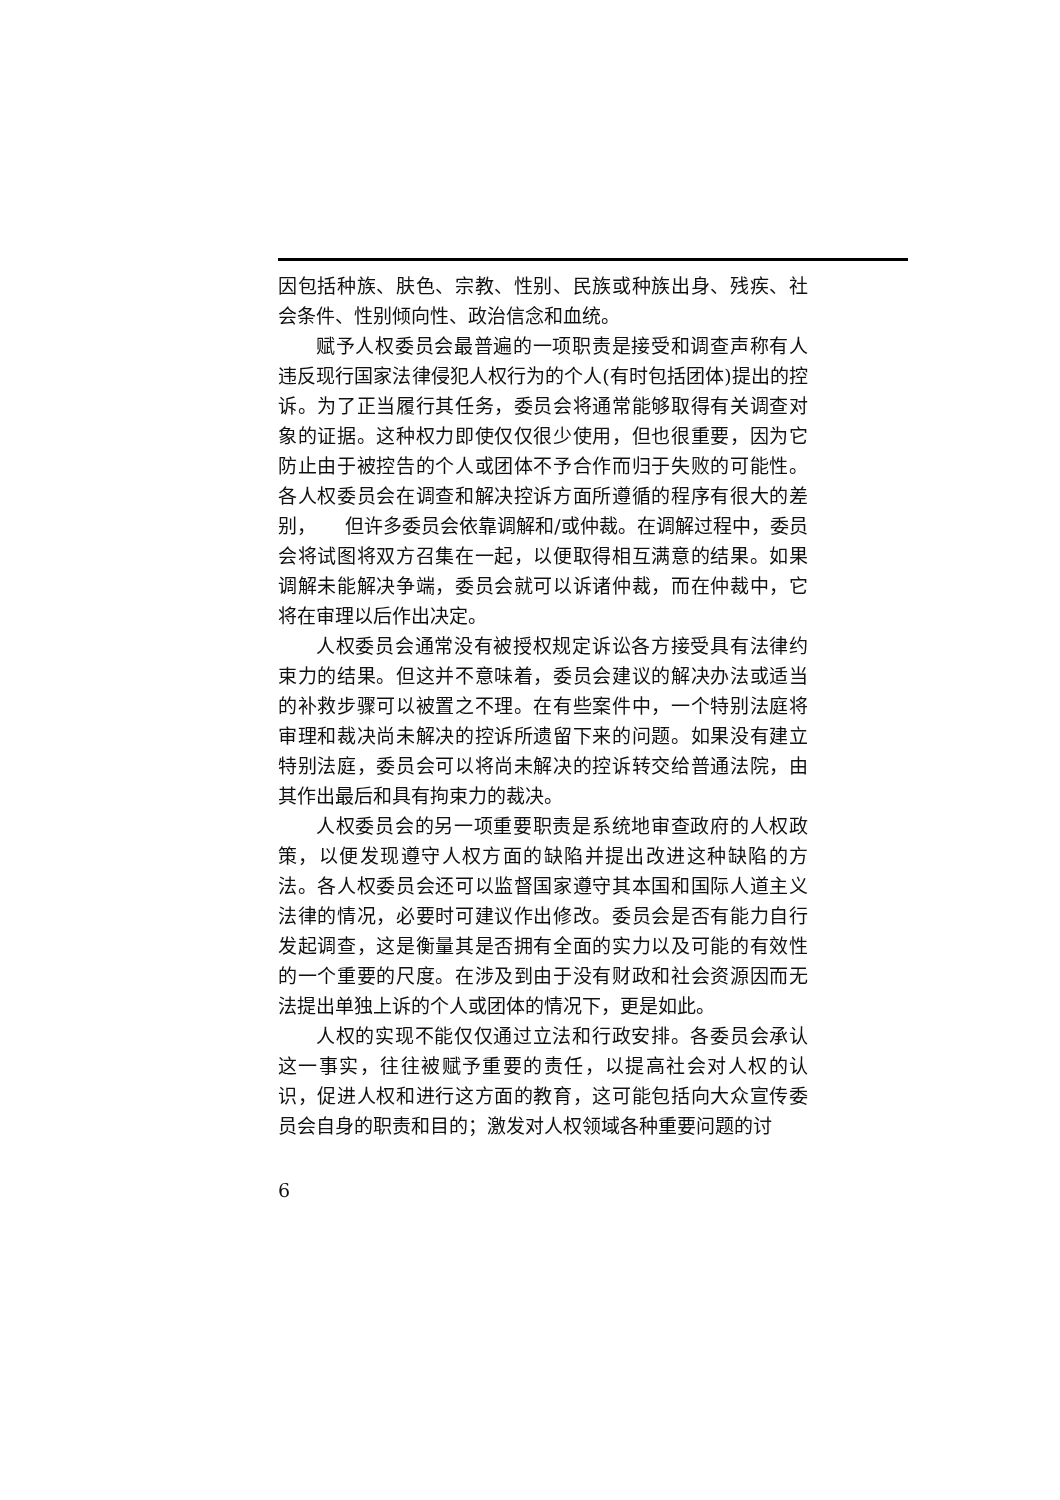因包括种族、肤色、宗教、性别、民族或种族出身、残疾、社会条件、性别倾向性、政治信念和血统。
赋予人权委员会最普遍的一项职责是接受和调查声称有人违反现行国家法律侵犯人权行为的个人(有时包括团体)提出的控诉。为了正当履行其任务，委员会将通常能够取得有关调查对象的证据。这种权力即使仅仅很少使用，但也很重要，因为它防止由于被控告的个人或团体不予合作而归于失败的可能性。各人权委员会在调查和解决控诉方面所遵循的程序有很大的差别，　　但许多委员会依靠调解和/或仲裁。在调解过程中，委员会将试图将双方召集在一起，以便取得相互满意的结果。如果调解未能解决争端，委员会就可以诉诸仲裁，而在仲裁中，它将在审理以后作出决定。
人权委员会通常没有被授权规定诉讼各方接受具有法律约束力的结果。但这并不意味着，委员会建议的解决办法或适当的补救步骤可以被置之不理。在有些案件中，一个特别法庭将审理和裁决尚未解决的控诉所遗留下来的问题。如果没有建立特别法庭，委员会可以将尚未解决的控诉转交给普通法院，由其作出最后和具有拘束力的裁决。
人权委员会的另一项重要职责是系统地审查政府的人权政策，以便发现遵守人权方面的缺陷并提出改进这种缺陷的方法。各人权委员会还可以监督国家遵守其本国和国际人道主义法律的情况，必要时可建议作出修改。委员会是否有能力自行发起调查，这是衡量其是否拥有全面的实力以及可能的有效性的一个重要的尺度。在涉及到由于没有财政和社会资源因而无法提出单独上诉的个人或团体的情况下，更是如此。
人权的实现不能仅仅通过立法和行政安排。各委员会承认这一事实，往往被赋予重要的责任，以提高社会对人权的认识，促进人权和进行这方面的教育，这可能包括向大众宣传委员会自身的职责和目的；激发对人权领域各种重要问题的讨
6